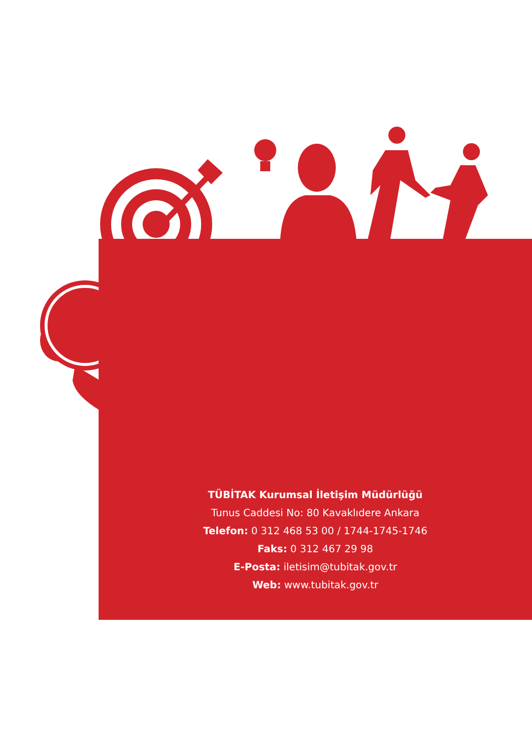TÜBİTAK Kurumsal İletişim Müdürlüğü
Tunus Caddesi No: 80 Kavaklıdere Ankara
Telefon: 0 312 468 53 00 / 1744-1745-1746
Faks: 0 312 467 29 98
E-Posta: iletisim@tubitak.gov.tr
Web: www.tubitak.gov.tr